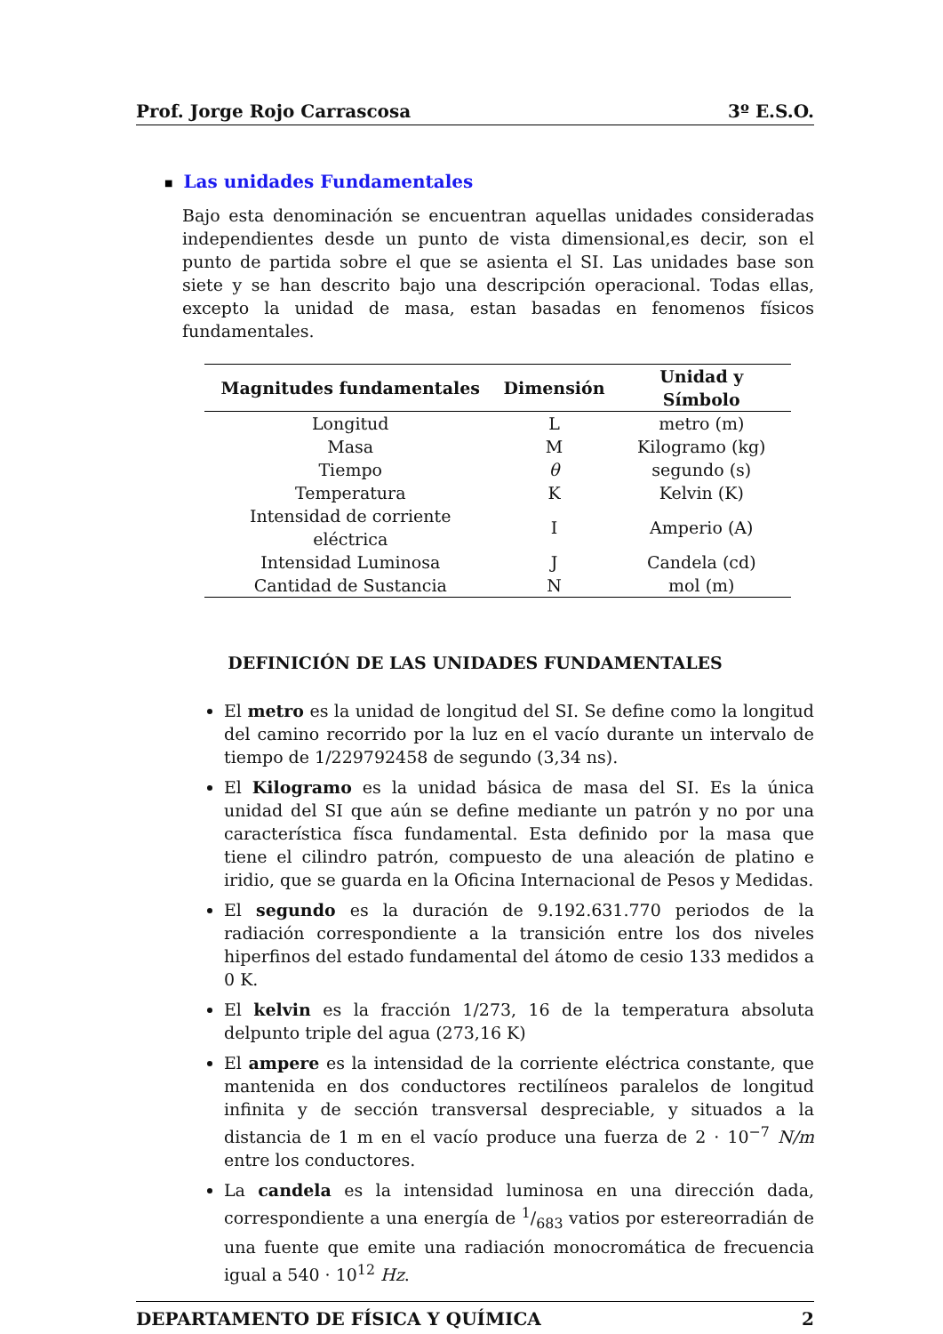Prof. Jorge Rojo Carrascosa 3º E.S.O.
■ Las unidades Fundamentales
Bajo esta denominación se encuentran aquellas unidades consideradas independientes desde un punto de vista dimensional,es decir, son el punto de partida sobre el que se asienta el SI. Las unidades base son siete y se han descrito bajo una descripción operacional. Todas ellas, excepto la unidad de masa, estan basadas en fenomenos físicos fundamentales.
| Magnitudes fundamentales | Dimensión | Unidad y Símbolo |
| --- | --- | --- |
| Longitud | L | metro (m) |
| Masa | M | Kilogramo (kg) |
| Tiempo | θ | segundo (s) |
| Temperatura | K | Kelvin (K) |
| Intensidad de corriente eléctrica | I | Amperio (A) |
| Intensidad Luminosa | J | Candela (cd) |
| Cantidad de Sustancia | N | mol (m) |
DEFINICIÓN DE LAS UNIDADES FUNDAMENTALES
El metro es la unidad de longitud del SI. Se define como la longitud del camino recorrido por la luz en el vacío durante un intervalo de tiempo de 1/229792458 de segundo (3,34 ns).
El Kilogramo es la unidad básica de masa del SI. Es la única unidad del SI que aún se define mediante un patrón y no por una característica físca fundamental. Esta definido por la masa que tiene el cilindro patrón, compuesto de una aleación de platino e iridio, que se guarda en la Oficina Internacional de Pesos y Medidas.
El segundo es la duración de 9.192.631.770 periodos de la radiación correspondiente a la transición entre los dos niveles hiperfinos del estado fundamental del átomo de cesio 133 medidos a 0 K.
El kelvin es la fracción 1/273, 16 de la temperatura absoluta delpunto triple del agua (273,16 K)
El ampere es la intensidad de la corriente eléctrica constante, que mantenida en dos conductores rectilíneos paralelos de longitud infinita y de sección transversal despreciable, y situados a la distancia de 1 m en el vacío produce una fuerza de 2 · 10<sup>−7</sup> N/m entre los conductores.
La candela es la intensidad luminosa en una dirección dada, correspondiente a una energía de 1/683 vatios por estereorradián de una fuente que emite una radiación monocromática de frecuencia igual a 540 · 10<sup>12</sup> Hz.
DEPARTAMENTO DE FÍSICA Y QUÍMICA 2